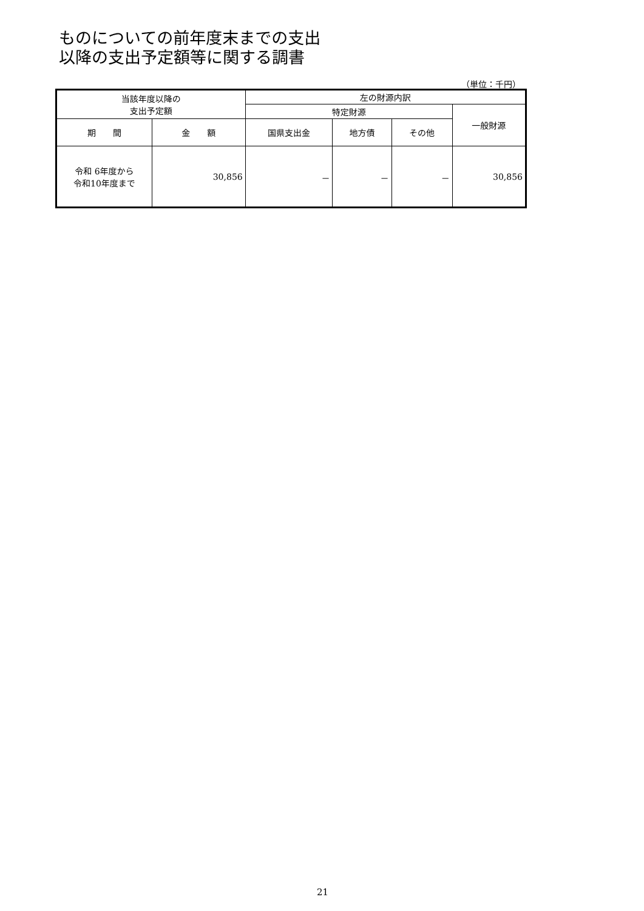ものについての前年度末までの支出
以降の支出予定額等に関する調書
（単位：千円）
| 当該年度以降の 支出予定額 | | 左の財源内訳 | | | |
| | | 特定財源 | | | 一般財源 |
| 期 間 | 金 額 | 国県支出金 | 地方債 | その他 | |
| 令和 6年度から 令和10年度まで | 30,856 | － | － | － | 30,856 |
21